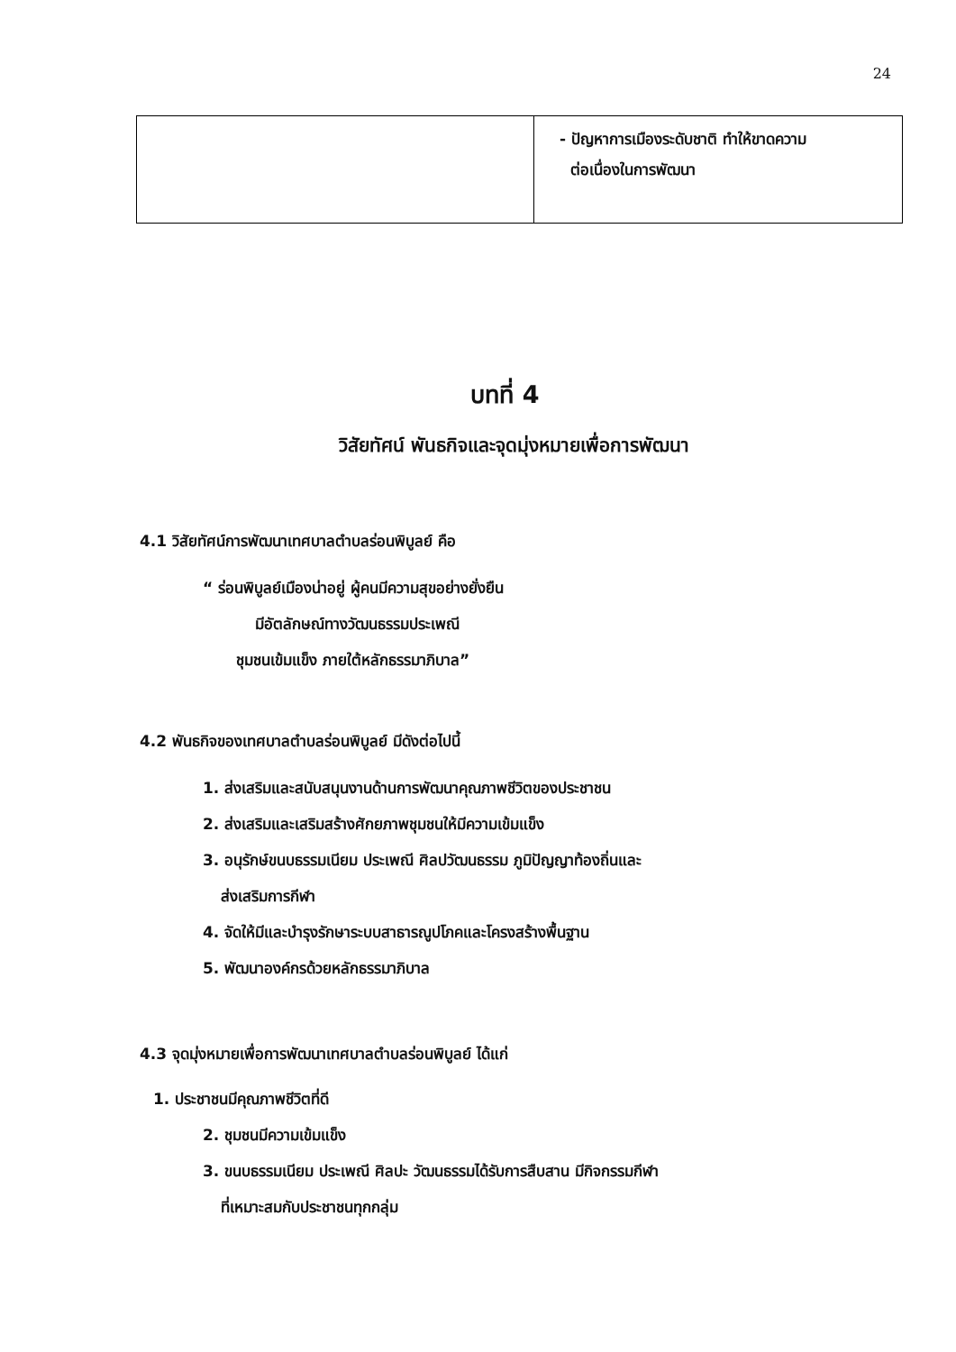24
| | - ปัญหาการเมืองระดับชาติ ทำให้ขาดความ ต่อเนื่องในการพัฒนา |
บทที่ 4
วิสัยทัศน์ พันธกิจและจุดมุ่งหมายเพื่อการพัฒนา
4.1 วิสัยทัศน์การพัฒนาเทศบาลตำบลร่อนพิบูลย์ คือ
“ ร่อนพิบูลย์เมืองน่าอยู่ ผู้คนมีความสุขอย่างยั่งยืน
มีอัตลักษณ์ทางวัฒนธรรมประเพณี
ชุมชนเข้มแข็ง ภายใต้หลักธรรมาภิบาล”
4.2 พันธกิจของเทศบาลตำบลร่อนพิบูลย์ มีดังต่อไปนี้
1. ส่งเสริมและสนับสนุนงานด้านการพัฒนาคุณภาพชีวิตของประชาชน
2. ส่งเสริมและเสริมสร้างศักยภาพชุมชนให้มีความเข้มแข็ง
3. อนุรักษ์ขนบธรรมเนียม ประเพณี ศิลปวัฒนธรรม ภูมิปัญญาท้องถิ่นและ
ส่งเสริมการกีฬา
4. จัดให้มีและบำรุงรักษาระบบสาธารณูปโภคและโครงสร้างพื้นฐาน
5. พัฒนาองค์กรด้วยหลักธรรมาภิบาล
4.3 จุดมุ่งหมายเพื่อการพัฒนาเทศบาลตำบลร่อนพิบูลย์ ได้แก่
1. ประชาชนมีคุณภาพชีวิตที่ดี
2. ชุมชนมีความเข้มแข็ง
3. ขนบธรรมเนียม ประเพณี ศิลปะ วัฒนธรรมได้รับการสืบสาน มีกิจกรรมกีฬา
ที่เหมาะสมกับประชาชนทุกกลุ่ม